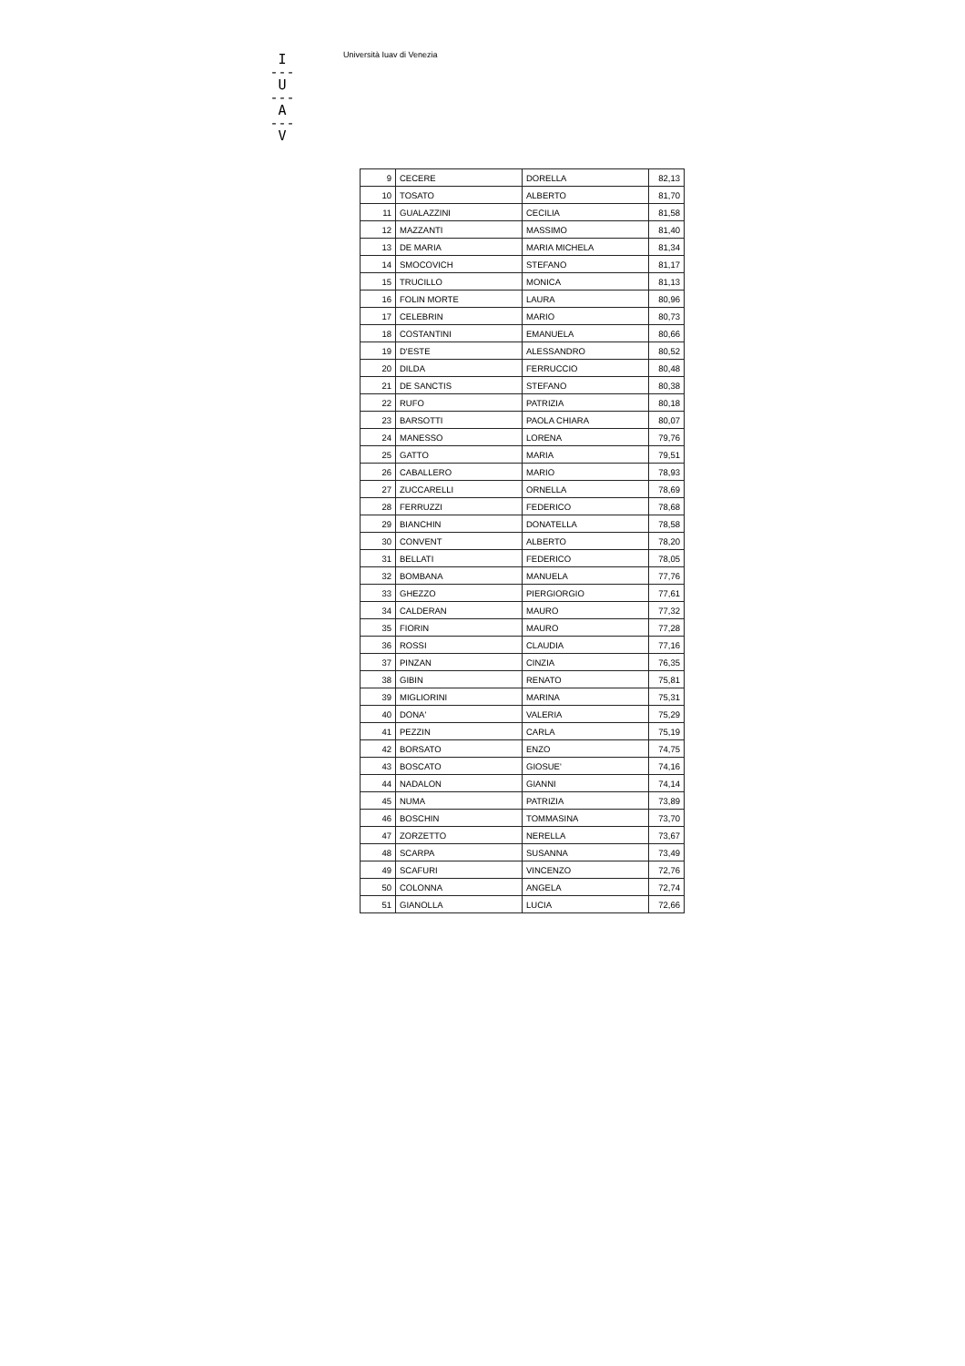I
---
U
---
A
---
V
Università Iuav di Venezia
| 9 | CECERE | DORELLA | 82,13 |
| 10 | TOSATO | ALBERTO | 81,70 |
| 11 | GUALAZZINI | CECILIA | 81,58 |
| 12 | MAZZANTI | MASSIMO | 81,40 |
| 13 | DE MARIA | MARIA MICHELA | 81,34 |
| 14 | SMOCOVICH | STEFANO | 81,17 |
| 15 | TRUCILLO | MONICA | 81,13 |
| 16 | FOLIN MORTE | LAURA | 80,96 |
| 17 | CELEBRIN | MARIO | 80,73 |
| 18 | COSTANTINI | EMANUELA | 80,66 |
| 19 | D'ESTE | ALESSANDRO | 80,52 |
| 20 | DILDA | FERRUCCIO | 80,48 |
| 21 | DE SANCTIS | STEFANO | 80,38 |
| 22 | RUFO | PATRIZIA | 80,18 |
| 23 | BARSOTTI | PAOLA CHIARA | 80,07 |
| 24 | MANESSO | LORENA | 79,76 |
| 25 | GATTO | MARIA | 79,51 |
| 26 | CABALLERO | MARIO | 78,93 |
| 27 | ZUCCARELLI | ORNELLA | 78,69 |
| 28 | FERRUZZI | FEDERICO | 78,68 |
| 29 | BIANCHIN | DONATELLA | 78,58 |
| 30 | CONVENT | ALBERTO | 78,20 |
| 31 | BELLATI | FEDERICO | 78,05 |
| 32 | BOMBANA | MANUELA | 77,76 |
| 33 | GHEZZO | PIERGIORGIO | 77,61 |
| 34 | CALDERAN | MAURO | 77,32 |
| 35 | FIORIN | MAURO | 77,28 |
| 36 | ROSSI | CLAUDIA | 77,16 |
| 37 | PINZAN | CINZIA | 76,35 |
| 38 | GIBIN | RENATO | 75,81 |
| 39 | MIGLIORINI | MARINA | 75,31 |
| 40 | DONA' | VALERIA | 75,29 |
| 41 | PEZZIN | CARLA | 75,19 |
| 42 | BORSATO | ENZO | 74,75 |
| 43 | BOSCATO | GIOSUE' | 74,16 |
| 44 | NADALON | GIANNI | 74,14 |
| 45 | NUMA | PATRIZIA | 73,89 |
| 46 | BOSCHIN | TOMMASINA | 73,70 |
| 47 | ZORZETTO | NERELLA | 73,67 |
| 48 | SCARPA | SUSANNA | 73,49 |
| 49 | SCAFURI | VINCENZO | 72,76 |
| 50 | COLONNA | ANGELA | 72,74 |
| 51 | GIANOLLA | LUCIA | 72,66 |